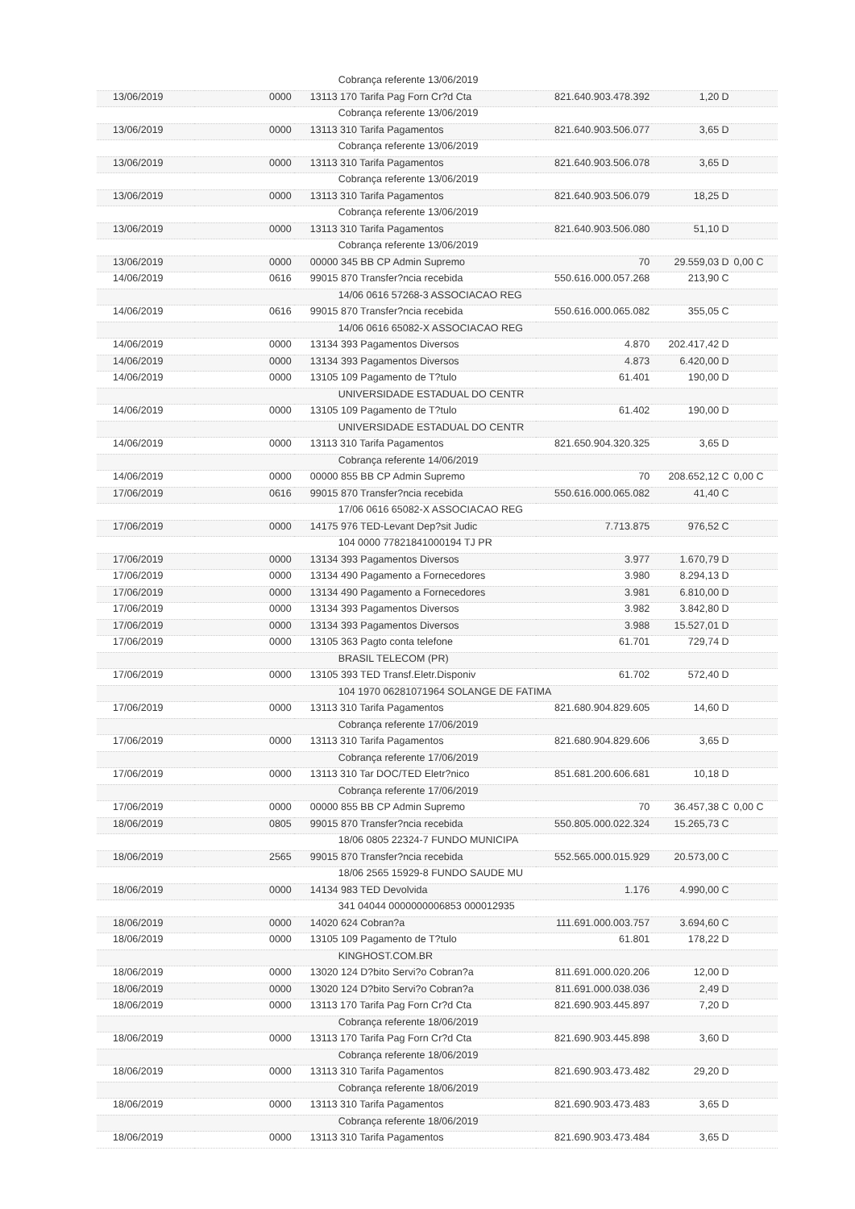| | | Cobrança referente 13/06/2019 | | | |
| 13/06/2019 | 0000 | 13113 170 Tarifa Pag Forn Cr?d Cta | 821.640.903.478.392 | 1,20 D | |
| | | Cobrança referente 13/06/2019 | | | |
| 13/06/2019 | 0000 | 13113 310 Tarifa Pagamentos | 821.640.903.506.077 | 3,65 D | |
| | | Cobrança referente 13/06/2019 | | | |
| 13/06/2019 | 0000 | 13113 310 Tarifa Pagamentos | 821.640.903.506.078 | 3,65 D | |
| | | Cobrança referente 13/06/2019 | | | |
| 13/06/2019 | 0000 | 13113 310 Tarifa Pagamentos | 821.640.903.506.079 | 18,25 D | |
| | | Cobrança referente 13/06/2019 | | | |
| 13/06/2019 | 0000 | 13113 310 Tarifa Pagamentos | 821.640.903.506.080 | 51,10 D | |
| | | Cobrança referente 13/06/2019 | | | |
| 13/06/2019 | 0000 | 00000 345 BB CP Admin Supremo | 70 | 29.559,03 D | 0,00 C |
| 14/06/2019 | 0616 | 99015 870 Transfer?ncia recebida | 550.616.000.057.268 | 213,90 C | |
| | | 14/06 0616 57268-3 ASSOCIACAO REG | | | |
| 14/06/2019 | 0616 | 99015 870 Transfer?ncia recebida | 550.616.000.065.082 | 355,05 C | |
| | | 14/06 0616 65082-X ASSOCIACAO REG | | | |
| 14/06/2019 | 0000 | 13134 393 Pagamentos Diversos | 4.870 | 202.417,42 D | |
| 14/06/2019 | 0000 | 13134 393 Pagamentos Diversos | 4.873 | 6.420,00 D | |
| 14/06/2019 | 0000 | 13105 109 Pagamento de T?tulo | 61.401 | 190,00 D | |
| | | UNIVERSIDADE ESTADUAL DO CENTR | | | |
| 14/06/2019 | 0000 | 13105 109 Pagamento de T?tulo | 61.402 | 190,00 D | |
| | | UNIVERSIDADE ESTADUAL DO CENTR | | | |
| 14/06/2019 | 0000 | 13113 310 Tarifa Pagamentos | 821.650.904.320.325 | 3,65 D | |
| | | Cobrança referente 14/06/2019 | | | |
| 14/06/2019 | 0000 | 00000 855 BB CP Admin Supremo | 70 | 208.652,12 C | 0,00 C |
| 17/06/2019 | 0616 | 99015 870 Transfer?ncia recebida | 550.616.000.065.082 | 41,40 C | |
| | | 17/06 0616 65082-X ASSOCIACAO REG | | | |
| 17/06/2019 | 0000 | 14175 976 TED-Levant Dep?sit Judic | 7.713.875 | 976,52 C | |
| | | 104 0000 77821841000194 TJ PR | | | |
| 17/06/2019 | 0000 | 13134 393 Pagamentos Diversos | 3.977 | 1.670,79 D | |
| 17/06/2019 | 0000 | 13134 490 Pagamento a Fornecedores | 3.980 | 8.294,13 D | |
| 17/06/2019 | 0000 | 13134 490 Pagamento a Fornecedores | 3.981 | 6.810,00 D | |
| 17/06/2019 | 0000 | 13134 393 Pagamentos Diversos | 3.982 | 3.842,80 D | |
| 17/06/2019 | 0000 | 13134 393 Pagamentos Diversos | 3.988 | 15.527,01 D | |
| 17/06/2019 | 0000 | 13105 363 Pagto conta telefone | 61.701 | 729,74 D | |
| | | BRASIL TELECOM (PR) | | | |
| 17/06/2019 | 0000 | 13105 393 TED Transf.Eletr.Disponiv | 61.702 | 572,40 D | |
| | | 104 1970 06281071964 SOLANGE DE FATIMA | | | |
| 17/06/2019 | 0000 | 13113 310 Tarifa Pagamentos | 821.680.904.829.605 | 14,60 D | |
| | | Cobrança referente 17/06/2019 | | | |
| 17/06/2019 | 0000 | 13113 310 Tarifa Pagamentos | 821.680.904.829.606 | 3,65 D | |
| | | Cobrança referente 17/06/2019 | | | |
| 17/06/2019 | 0000 | 13113 310 Tar DOC/TED Eletr?nico | 851.681.200.606.681 | 10,18 D | |
| | | Cobrança referente 17/06/2019 | | | |
| 17/06/2019 | 0000 | 00000 855 BB CP Admin Supremo | 70 | 36.457,38 C | 0,00 C |
| 18/06/2019 | 0805 | 99015 870 Transfer?ncia recebida | 550.805.000.022.324 | 15.265,73 C | |
| | | 18/06 0805 22324-7 FUNDO MUNICIPA | | | |
| 18/06/2019 | 2565 | 99015 870 Transfer?ncia recebida | 552.565.000.015.929 | 20.573,00 C | |
| | | 18/06 2565 15929-8 FUNDO SAUDE MU | | | |
| 18/06/2019 | 0000 | 14134 983 TED Devolvida | 1.176 | 4.990,00 C | |
| | | 341 04044 0000000006853 000012935 | | | |
| 18/06/2019 | 0000 | 14020 624 Cobran?a | 111.691.000.003.757 | 3.694,60 C | |
| 18/06/2019 | 0000 | 13105 109 Pagamento de T?tulo | 61.801 | 178,22 D | |
| | | KINGHOST.COM.BR | | | |
| 18/06/2019 | 0000 | 13020 124 D?bito Servi?o Cobran?a | 811.691.000.020.206 | 12,00 D | |
| 18/06/2019 | 0000 | 13020 124 D?bito Servi?o Cobran?a | 811.691.000.038.036 | 2,49 D | |
| 18/06/2019 | 0000 | 13113 170 Tarifa Pag Forn Cr?d Cta | 821.690.903.445.897 | 7,20 D | |
| | | Cobrança referente 18/06/2019 | | | |
| 18/06/2019 | 0000 | 13113 170 Tarifa Pag Forn Cr?d Cta | 821.690.903.445.898 | 3,60 D | |
| | | Cobrança referente 18/06/2019 | | | |
| 18/06/2019 | 0000 | 13113 310 Tarifa Pagamentos | 821.690.903.473.482 | 29,20 D | |
| | | Cobrança referente 18/06/2019 | | | |
| 18/06/2019 | 0000 | 13113 310 Tarifa Pagamentos | 821.690.903.473.483 | 3,65 D | |
| | | Cobrança referente 18/06/2019 | | | |
| 18/06/2019 | 0000 | 13113 310 Tarifa Pagamentos | 821.690.903.473.484 | 3,65 D | |